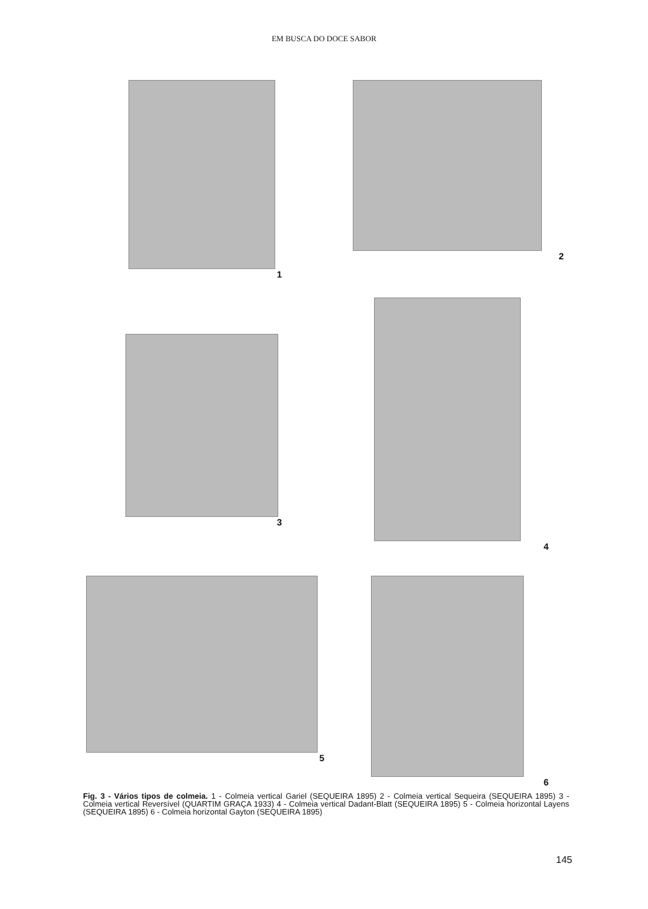EM BUSCA DO DOCE SABOR
1 2
3 4
5 6
Fig. 3 - Vários tipos de colmeia. 1 - Colmeia vertical Gariel (SEQUEIRA 1895) 2 - Colmeia vertical Sequeira (SEQUEIRA 1895) 3 - Colmeia vertical Reversível (QUARTIM GRAÇA 1933) 4 - Colmeia vertical Dadant-Blatt (SEQUEIRA 1895) 5 - Colmeia horizontal Layens (SEQUEIRA 1895) 6 - Colmeia horizontal Gayton (SEQUEIRA 1895)
145